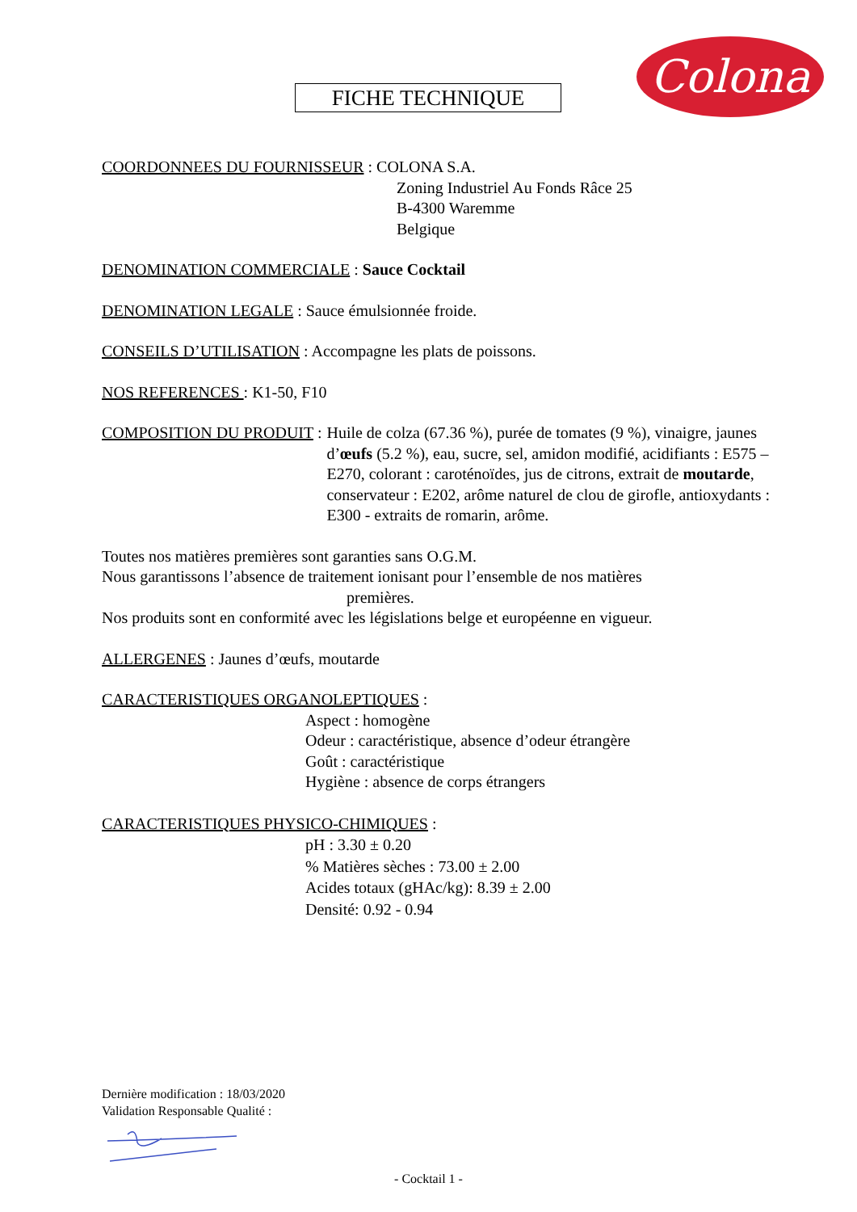Colona
FICHE TECHNIQUE
COORDONNEES DU FOURNISSEUR : COLONA S.A.
Zoning Industriel Au Fonds Râce 25
B-4300 Waremme
Belgique
DENOMINATION COMMERCIALE : Sauce Cocktail
DENOMINATION LEGALE : Sauce émulsionnée froide.
CONSEILS D’UTILISATION : Accompagne les plats de poissons.
NOS REFERENCES : K1-50, F10
COMPOSITION DU PRODUIT : Huile de colza (67.36 %), purée de tomates (9 %), vinaigre, jaunes d’œufs (5.2 %), eau, sucre, sel, amidon modifié, acidifiants : E575 – E270, colorant : caroténoïdes, jus de citrons, extrait de moutarde, conservateur : E202, arôme naturel de clou de girofle, antioxydants : E300 - extraits de romarin, arôme.
Toutes nos matières premières sont garanties sans O.G.M.
Nous garantissons l’absence de traitement ionisant pour l’ensemble de nos matières
premières.
Nos produits sont en conformité avec les législations belge et européenne en vigueur.
ALLERGENES : Jaunes d’œufs, moutarde
CARACTERISTIQUES ORGANOLEPTIQUES :
Aspect : homogène
Odeur : caractéristique, absence d’odeur étrangère
Goût : caractéristique
Hygiène : absence de corps étrangers
CARACTERISTIQUES PHYSICO-CHIMIQUES :
pH : 3.30 ± 0.20
% Matières sèches : 73.00 ± 2.00
Acides totaux (gHAc/kg): 8.39 ± 2.00
Densité: 0.92 - 0.94
Dernière modification : 18/03/2020
Validation Responsable Qualité :
- Cocktail 1 -